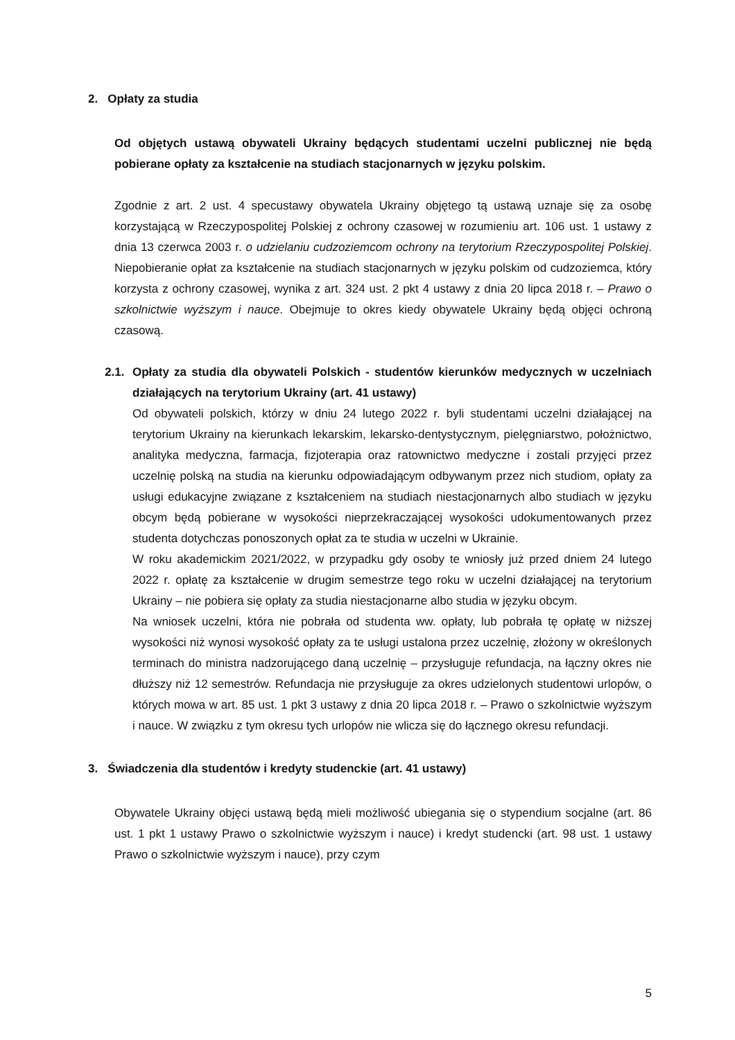2. Opłaty za studia
Od objętych ustawą obywateli Ukrainy będących studentami uczelni publicznej nie będą pobierane opłaty za kształcenie na studiach stacjonarnych w języku polskim.
Zgodnie z art. 2 ust. 4 specustawy obywatela Ukrainy objętego tą ustawą uznaje się za osobę korzystającą w Rzeczypospolitej Polskiej z ochrony czasowej w rozumieniu art. 106 ust. 1 ustawy z dnia 13 czerwca 2003 r. o udzielaniu cudzoziemcom ochrony na terytorium Rzeczypospolitej Polskiej. Niepobieranie opłat za kształcenie na studiach stacjonarnych w języku polskim od cudzoziemca, który korzysta z ochrony czasowej, wynika z art. 324 ust. 2 pkt 4 ustawy z dnia 20 lipca 2018 r. – Prawo o szkolnictwie wyższym i nauce. Obejmuje to okres kiedy obywatele Ukrainy będą objęci ochroną czasową.
2.1.
Opłaty za studia dla obywateli Polskich - studentów kierunków medycznych w uczelniach działających na terytorium Ukrainy (art. 41 ustawy)
Od obywateli polskich, którzy w dniu 24 lutego 2022 r. byli studentami uczelni działającej na terytorium Ukrainy na kierunkach lekarskim, lekarsko-dentystycznym, pielęgniarstwo, położnictwo, analityka medyczna, farmacja, fizjoterapia oraz ratownictwo medyczne i zostali przyjęci przez uczelnię polską na studia na kierunku odpowiadającym odbywanym przez nich studiom, opłaty za usługi edukacyjne związane z kształceniem na studiach niestacjonarnych albo studiach w języku obcym będą pobierane w wysokości nieprzekraczającej wysokości udokumentowanych przez studenta dotychczas ponoszonych opłat za te studia w uczelni w Ukrainie.
W roku akademickim 2021/2022, w przypadku gdy osoby te wniosły już przed dniem 24 lutego 2022 r. opłatę za kształcenie w drugim semestrze tego roku w uczelni działającej na terytorium Ukrainy – nie pobiera się opłaty za studia niestacjonarne albo studia w języku obcym.
Na wniosek uczelni, która nie pobrała od studenta ww. opłaty, lub pobrała tę opłatę w niższej wysokości niż wynosi wysokość opłaty za te usługi ustalona przez uczelnię, złożony w określonych terminach do ministra nadzorującego daną uczelnię – przysługuje refundacja, na łączny okres nie dłuższy niż 12 semestrów. Refundacja nie przysługuje za okres udzielonych studentowi urlopów, o których mowa w art. 85 ust. 1 pkt 3 ustawy z dnia 20 lipca 2018 r. – Prawo o szkolnictwie wyższym i nauce. W związku z tym okresu tych urlopów nie wlicza się do łącznego okresu refundacji.
3. Świadczenia dla studentów i kredyty studenckie (art. 41 ustawy)
Obywatele Ukrainy objęci ustawą będą mieli możliwość ubiegania się o stypendium socjalne (art. 86 ust. 1 pkt 1 ustawy Prawo o szkolnictwie wyższym i nauce) i kredyt studencki (art. 98 ust. 1 ustawy Prawo o szkolnictwie wyższym i nauce), przy czym
5